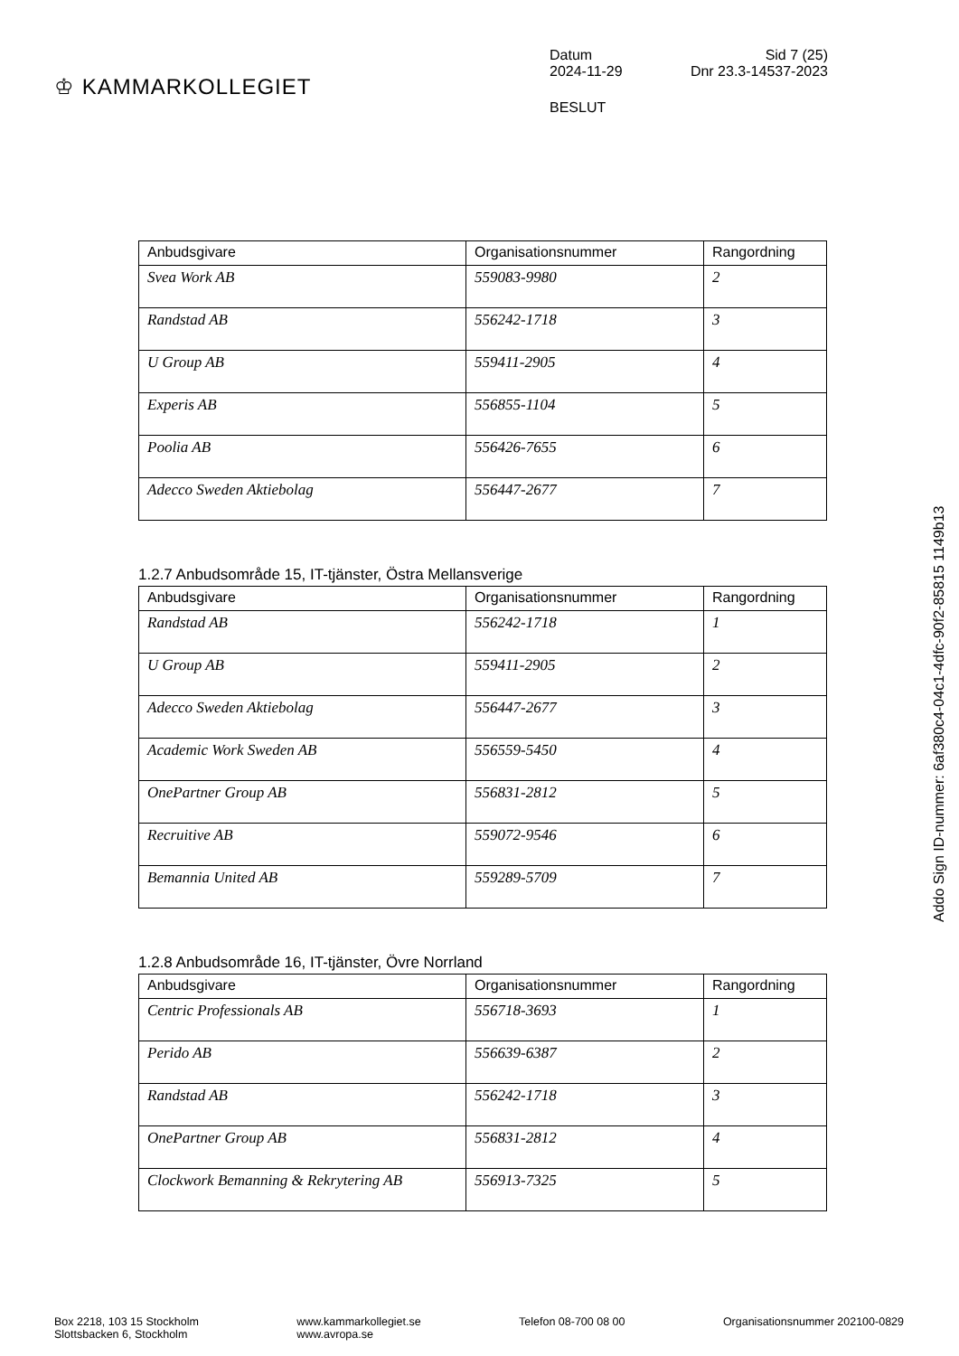♔ KAMMARKOLLEGIET
Datum Sid 7 (25)
2024-11-29 Dnr 23.3-14537-2023
BESLUT
| Anbudsgivare | Organisationsnummer | Rangordning |
| --- | --- | --- |
| Svea Work AB | 559083-9980 | 2 |
| Randstad AB | 556242-1718 | 3 |
| U Group AB | 559411-2905 | 4 |
| Experis AB | 556855-1104 | 5 |
| Poolia AB | 556426-7655 | 6 |
| Adecco Sweden Aktiebolag | 556447-2677 | 7 |
1.2.7 Anbudsområde 15, IT-tjänster, Östra Mellansverige
| Anbudsgivare | Organisationsnummer | Rangordning |
| --- | --- | --- |
| Randstad AB | 556242-1718 | 1 |
| U Group AB | 559411-2905 | 2 |
| Adecco Sweden Aktiebolag | 556447-2677 | 3 |
| Academic Work Sweden AB | 556559-5450 | 4 |
| OnePartner Group AB | 556831-2812 | 5 |
| Recruitive AB | 559072-9546 | 6 |
| Bemannia United AB | 559289-5709 | 7 |
1.2.8 Anbudsområde 16, IT-tjänster, Övre Norrland
| Anbudsgivare | Organisationsnummer | Rangordning |
| --- | --- | --- |
| Centric Professionals AB | 556718-3693 | 1 |
| Perido AB | 556639-6387 | 2 |
| Randstad AB | 556242-1718 | 3 |
| OnePartner Group AB | 556831-2812 | 4 |
| Clockwork Bemanning & Rekrytering AB | 556913-7325 | 5 |
Addo Sign ID-nummer: 6af380c4-04c1-4dfc-90f2-85815 1149b13
Box 2218, 103 15 Stockholm
Slottsbacken 6, Stockholm
www.kammarkollegiet.se
www.avropa.se
Telefon 08-700 08 00 Organisationsnummer 202100-0829